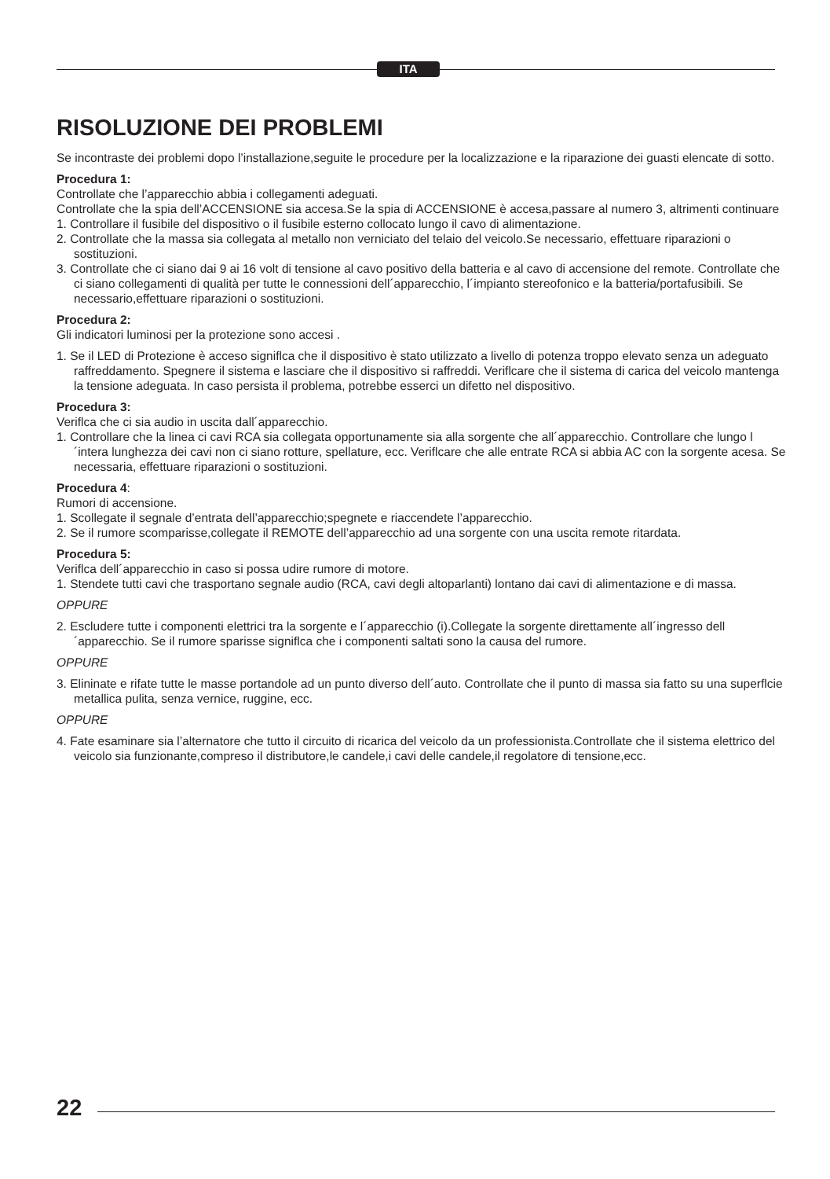ITA
RISOLUZIONE DEI PROBLEMI
Se incontraste dei problemi dopo l’installazione,seguite le procedure per la localizzazione e la riparazione dei guasti elencate di sotto.
Procedura 1:
Controllate che l’apparecchio abbia i collegamenti adeguati.
Controllate che la spia dell’ACCENSIONE sia accesa.Se la spia di ACCENSIONE è accesa,passare al numero 3, altrimenti continuare
1. Controllare il fusibile del dispositivo o il fusibile esterno collocato lungo il cavo di alimentazione.
2. Controllate che la massa sia collegata al metallo non verniciato del telaio del veicolo.Se necessario, effettuare riparazioni o sostituzioni.
3. Controllate che ci siano dai 9 ai 16 volt di tensione al cavo positivo della batteria e al cavo di accensione del remote. Controllate che ci siano collegamenti di qualità per tutte le connessioni dell´apparecchio, l´impianto stereofonico e la batteria/portafusibili. Se necessario,effettuare riparazioni o sostituzioni.
Procedura 2:
Gli indicatori luminosi per la protezione sono accesi .
1. Se il LED di Protezione è acceso signiflca che il dispositivo è stato utilizzato a livello di potenza troppo elevato senza un adeguato raffreddamento. Spegnere il sistema e lasciare che il dispositivo si raffreddi. Veriflcare che il sistema di carica del veicolo mantenga la tensione adeguata. In caso persista il problema, potrebbe esserci un difetto nel dispositivo.
Procedura 3:
Veriflca che ci sia audio in uscita dall´apparecchio.
1. Controllare che la linea ci cavi RCA sia collegata opportunamente sia alla sorgente che all´apparecchio. Controllare che lungo l´intera lunghezza dei cavi non ci siano rotture, spellature, ecc. Veriflcare che alle entrate RCA si abbia AC con la sorgente acesa. Se necessaria, effettuare riparazioni o sostituzioni.
Procedura 4:
Rumori di accensione.
1. Scollegate il segnale d’entrata dell’apparecchio;spegnete e riaccendete l’apparecchio.
2. Se il rumore scomparisse,collegate il REMOTE dell’apparecchio ad una sorgente con una uscita remote ritardata.
Procedura 5:
Veriflca dell´apparecchio in caso si possa udire rumore di motore.
1. Stendete tutti cavi che trasportano segnale audio (RCA, cavi degli altoparlanti) lontano dai cavi di alimentazione e di massa.
OPPURE
2. Escludere tutte i componenti elettrici tra la sorgente e l´apparecchio (i).Collegate la sorgente direttamente all´ingresso dell´apparecchio. Se il rumore sparisse signiflca che i componenti saltati sono la causa del rumore.
OPPURE
3. Elininate e rifate tutte le masse portandole ad un punto diverso dell´auto. Controllate che il punto di massa sia fatto su una superflcie metallica pulita, senza vernice, ruggine, ecc.
OPPURE
4. Fate esaminare sia l’alternatore che tutto il circuito di ricarica del veicolo da un professionista.Controllate che il sistema elettrico del veicolo sia funzionante,compreso il distributore,le candele,i cavi delle candele,il regolatore di tensione,ecc.
22